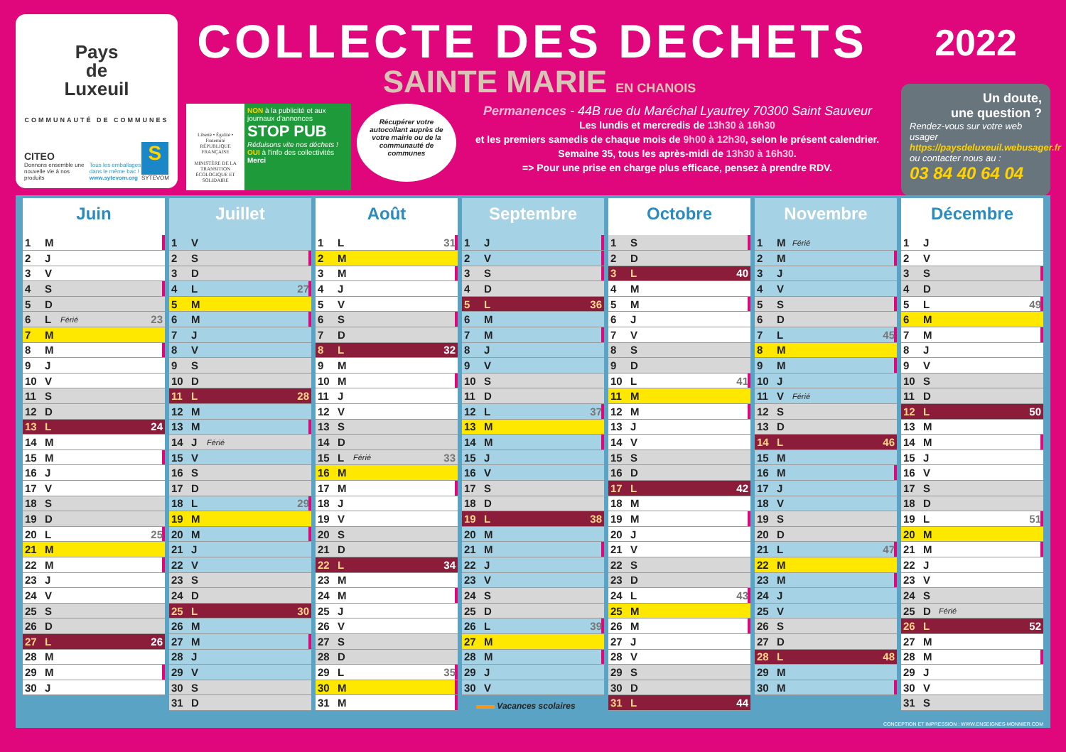Pays
de
Luxeuil
COMMUNAUTÉ DE COMMUNES
CITEO
Donnons ensemble une nouvelle vie à nos produits
Tous les emballages dans le même bac !
www.sytevom.org
S
SYTEVOM
COLLECTE DES DECHETS
SAINTE MARIE EN CHANOIS
Liberté • Égalité • Fraternité
RÉPUBLIQUE FRANÇAISE
MINISTÈRE DE LA TRANSITION ÉCOLOGIQUE ET SOLIDAIRE
NON à la publicité et aux journaux d'annonces
STOP PUB
Réduisons vite nos déchets !
OUI à l'info des collectivités Merci
Récupérer votre autocollant auprès de votre mairie ou de la communauté de communes
Permanences - 44B rue du Maréchal Lyautrey 70300 Saint Sauveur
Les lundis et mercredis de 13h30 à 16h30
et les premiers samedis de chaque mois de 9h00 à 12h30, selon le présent calendrier.
Semaine 35, tous les après-midi de 13h30 à 16h30.
=> Pour une prise en charge plus efficace, pensez à prendre RDV.
2022
Un doute,
une question ?
Rendez-vous sur votre web usager
https://paysdeluxeuil.webusager.fr
ou contacter nous au :
03 84 40 64 04
Juin
| 1 | M | | |
| 2 | J | | |
| 3 | V | | |
| 4 | S | | |
| 5 | D | | |
| 6 | L | Férié | 23 |
| 7 | M | | |
| 8 | M | | |
| 9 | J | | |
| 10 | V | | |
| 11 | S | | |
| 12 | D | | |
| 13 | L | | 24 |
| 14 | M | | |
| 15 | M | | |
| 16 | J | | |
| 17 | V | | |
| 18 | S | | |
| 19 | D | | |
| 20 | L | | 25 |
| 21 | M | | |
| 22 | M | | |
| 23 | J | | |
| 24 | V | | |
| 25 | S | | |
| 26 | D | | |
| 27 | L | | 26 |
| 28 | M | | |
| 29 | M | | |
| 30 | J | | |
Juillet
| 1 | V | | |
| 2 | S | | |
| 3 | D | | |
| 4 | L | | 27 |
| 5 | M | | |
| 6 | M | | |
| 7 | J | | |
| 8 | V | | |
| 9 | S | | |
| 10 | D | | |
| 11 | L | | 28 |
| 12 | M | | |
| 13 | M | | |
| 14 | J | Férié | |
| 15 | V | | |
| 16 | S | | |
| 17 | D | | |
| 18 | L | | 29 |
| 19 | M | | |
| 20 | M | | |
| 21 | J | | |
| 22 | V | | |
| 23 | S | | |
| 24 | D | | |
| 25 | L | | 30 |
| 26 | M | | |
| 27 | M | | |
| 28 | J | | |
| 29 | V | | |
| 30 | S | | |
| 31 | D | | |
Août
| 1 | L | | 31 |
| 2 | M | | |
| 3 | M | | |
| 4 | J | | |
| 5 | V | | |
| 6 | S | | |
| 7 | D | | |
| 8 | L | | 32 |
| 9 | M | | |
| 10 | M | | |
| 11 | J | | |
| 12 | V | | |
| 13 | S | | |
| 14 | D | | |
| 15 | L | Férié | 33 |
| 16 | M | | |
| 17 | M | | |
| 18 | J | | |
| 19 | V | | |
| 20 | S | | |
| 21 | D | | |
| 22 | L | | 34 |
| 23 | M | | |
| 24 | M | | |
| 25 | J | | |
| 26 | V | | |
| 27 | S | | |
| 28 | D | | |
| 29 | L | | 35 |
| 30 | M | | |
| 31 | M | | |
Septembre
| 1 | J | | |
| 2 | V | | |
| 3 | S | | |
| 4 | D | | |
| 5 | L | | 36 |
| 6 | M | | |
| 7 | M | | |
| 8 | J | | |
| 9 | V | | |
| 10 | S | | |
| 11 | D | | |
| 12 | L | | 37 |
| 13 | M | | |
| 14 | M | | |
| 15 | J | | |
| 16 | V | | |
| 17 | S | | |
| 18 | D | | |
| 19 | L | | 38 |
| 20 | M | | |
| 21 | M | | |
| 22 | J | | |
| 23 | V | | |
| 24 | S | | |
| 25 | D | | |
| 26 | L | | 39 |
| 27 | M | | |
| 28 | M | | |
| 29 | J | | |
| 30 | V | | |
Vacances scolaires
Octobre
| 1 | S | | |
| 2 | D | | |
| 3 | L | | 40 |
| 4 | M | | |
| 5 | M | | |
| 6 | J | | |
| 7 | V | | |
| 8 | S | | |
| 9 | D | | |
| 10 | L | | 41 |
| 11 | M | | |
| 12 | M | | |
| 13 | J | | |
| 14 | V | | |
| 15 | S | | |
| 16 | D | | |
| 17 | L | | 42 |
| 18 | M | | |
| 19 | M | | |
| 20 | J | | |
| 21 | V | | |
| 22 | S | | |
| 23 | D | | |
| 24 | L | | 43 |
| 25 | M | | |
| 26 | M | | |
| 27 | J | | |
| 28 | V | | |
| 29 | S | | |
| 30 | D | | |
| 31 | L | | 44 |
Novembre
| 1 | M | Férié | |
| 2 | M | | |
| 3 | J | | |
| 4 | V | | |
| 5 | S | | |
| 6 | D | | |
| 7 | L | | 45 |
| 8 | M | | |
| 9 | M | | |
| 10 | J | | |
| 11 | V | Férié | |
| 12 | S | | |
| 13 | D | | |
| 14 | L | | 46 |
| 15 | M | | |
| 16 | M | | |
| 17 | J | | |
| 18 | V | | |
| 19 | S | | |
| 20 | D | | |
| 21 | L | | 47 |
| 22 | M | | |
| 23 | M | | |
| 24 | J | | |
| 25 | V | | |
| 26 | S | | |
| 27 | D | | |
| 28 | L | | 48 |
| 29 | M | | |
| 30 | M | | |
Décembre
| 1 | J | | |
| 2 | V | | |
| 3 | S | | |
| 4 | D | | |
| 5 | L | | 49 |
| 6 | M | | |
| 7 | M | | |
| 8 | J | | |
| 9 | V | | |
| 10 | S | | |
| 11 | D | | |
| 12 | L | | 50 |
| 13 | M | | |
| 14 | M | | |
| 15 | J | | |
| 16 | V | | |
| 17 | S | | |
| 18 | D | | |
| 19 | L | | 51 |
| 20 | M | | |
| 21 | M | | |
| 22 | J | | |
| 23 | V | | |
| 24 | S | | |
| 25 | D | Férié | |
| 26 | L | | 52 |
| 27 | M | | |
| 28 | M | | |
| 29 | J | | |
| 30 | V | | |
| 31 | S | | |
CONCEPTION ET IMPRESSION : WWW.ENSEIGNES-MONNIER.COM